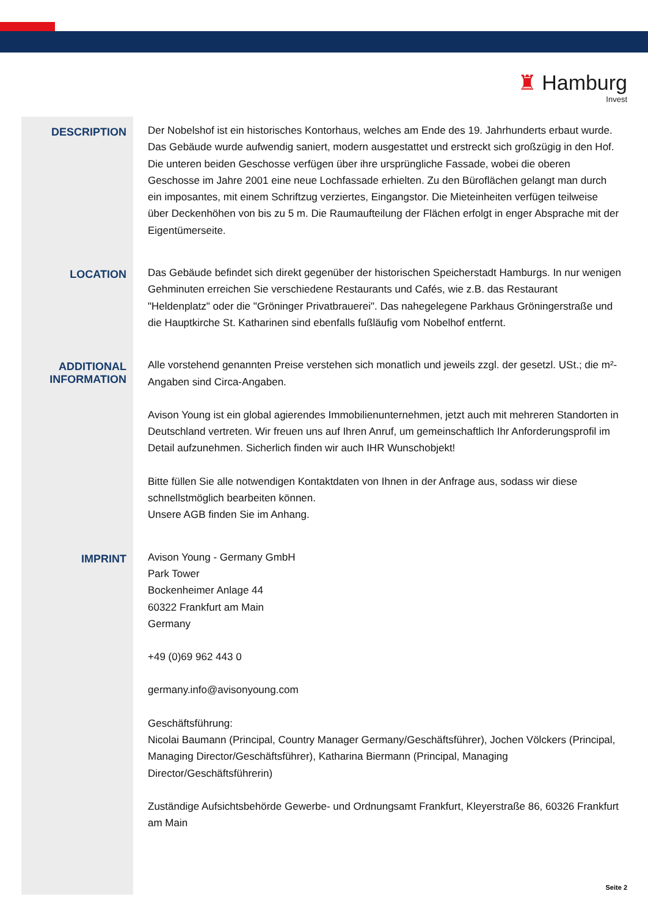♜ Hamburg
Invest
DESCRIPTION
Der Nobelshof ist ein historisches Kontorhaus, welches am Ende des 19. Jahrhunderts erbaut wurde. Das Gebäude wurde aufwendig saniert, modern ausgestattet und erstreckt sich großzügig in den Hof. Die unteren beiden Geschosse verfügen über ihre ursprüngliche Fassade, wobei die oberen Geschosse im Jahre 2001 eine neue Lochfassade erhielten. Zu den Büroflächen gelangt man durch ein imposantes, mit einem Schriftzug verziertes, Eingangstor. Die Mieteinheiten verfügen teilweise über Deckenhöhen von bis zu 5 m. Die Raumaufteilung der Flächen erfolgt in enger Absprache mit der Eigentümerseite.
LOCATION
Das Gebäude befindet sich direkt gegenüber der historischen Speicherstadt Hamburgs. In nur wenigen Gehminuten erreichen Sie verschiedene Restaurants und Cafés, wie z.B. das Restaurant "Heldenplatz" oder die "Gröninger Privatbrauerei". Das nahegelegene Parkhaus Gröningerstraße und die Hauptkirche St. Katharinen sind ebenfalls fußläufig vom Nobelhof entfernt.
ADDITIONAL INFORMATION
Alle vorstehend genannten Preise verstehen sich monatlich und jeweils zzgl. der gesetzl. USt.; die m²-Angaben sind Circa-Angaben.
Avison Young ist ein global agierendes Immobilienunternehmen, jetzt auch mit mehreren Standorten in Deutschland vertreten. Wir freuen uns auf Ihren Anruf, um gemeinschaftlich Ihr Anforderungsprofil im Detail aufzunehmen. Sicherlich finden wir auch IHR Wunschobjekt!
Bitte füllen Sie alle notwendigen Kontaktdaten von Ihnen in der Anfrage aus, sodass wir diese schnellstmöglich bearbeiten können.
Unsere AGB finden Sie im Anhang.
IMPRINT
Avison Young - Germany GmbH
Park Tower
Bockenheimer Anlage 44
60322 Frankfurt am Main
Germany
+49 (0)69 962 443 0
germany.info@avisonyoung.com
Geschäftsführung:
Nicolai Baumann (Principal, Country Manager Germany/Geschäftsführer), Jochen Völckers (Principal, Managing Director/Geschäftsführer), Katharina Biermann (Principal, Managing Director/Geschäftsführerin)
Zuständige Aufsichtsbehörde Gewerbe- und Ordnungsamt Frankfurt, Kleyerstraße 86, 60326 Frankfurt am Main
Seite 2